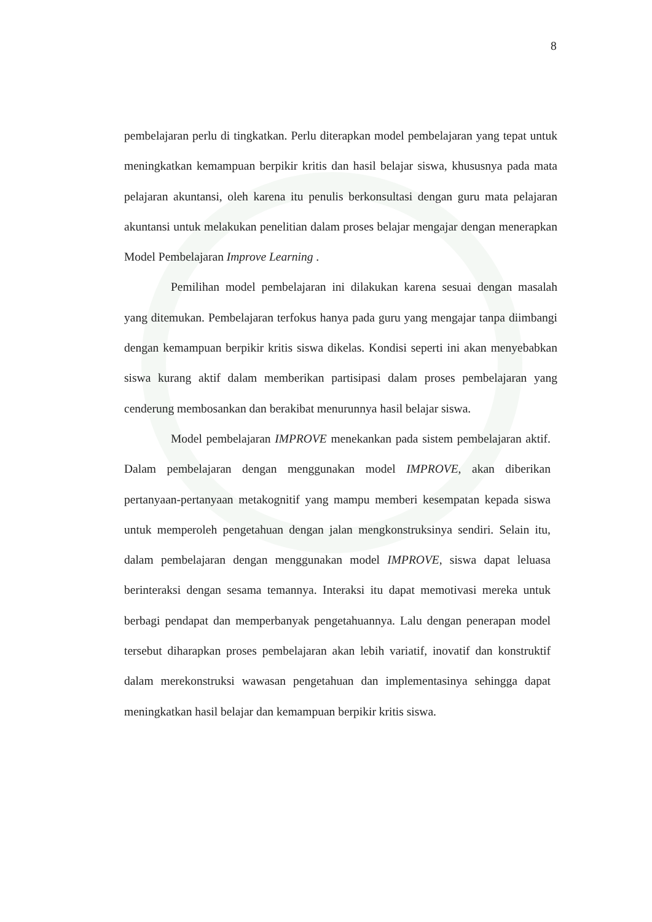8
pembelajaran perlu di tingkatkan. Perlu diterapkan model pembelajaran yang tepat untuk meningkatkan kemampuan berpikir kritis dan hasil belajar siswa, khususnya pada mata pelajaran akuntansi, oleh karena itu penulis berkonsultasi dengan guru mata pelajaran akuntansi untuk melakukan penelitian dalam proses belajar mengajar dengan menerapkan Model Pembelajaran Improve Learning .
Pemilihan model pembelajaran ini dilakukan karena sesuai dengan masalah yang ditemukan. Pembelajaran terfokus hanya pada guru yang mengajar tanpa diimbangi dengan kemampuan berpikir kritis siswa dikelas. Kondisi seperti ini akan menyebabkan siswa kurang aktif dalam memberikan partisipasi dalam proses pembelajaran yang cenderung membosankan dan berakibat menurunnya hasil belajar siswa.
Model pembelajaran IMPROVE menekankan pada sistem pembelajaran aktif. Dalam pembelajaran dengan menggunakan model IMPROVE, akan diberikan pertanyaan-pertanyaan metakognitif yang mampu memberi kesempatan kepada siswa untuk memperoleh pengetahuan dengan jalan mengkonstruksinya sendiri. Selain itu, dalam pembelajaran dengan menggunakan model IMPROVE, siswa dapat leluasa berinteraksi dengan sesama temannya. Interaksi itu dapat memotivasi mereka untuk berbagi pendapat dan memperbanyak pengetahuannya. Lalu dengan penerapan model tersebut diharapkan proses pembelajaran akan lebih variatif, inovatif dan konstruktif dalam merekonstruksi wawasan pengetahuan dan implementasinya sehingga dapat meningkatkan hasil belajar dan kemampuan berpikir kritis siswa.